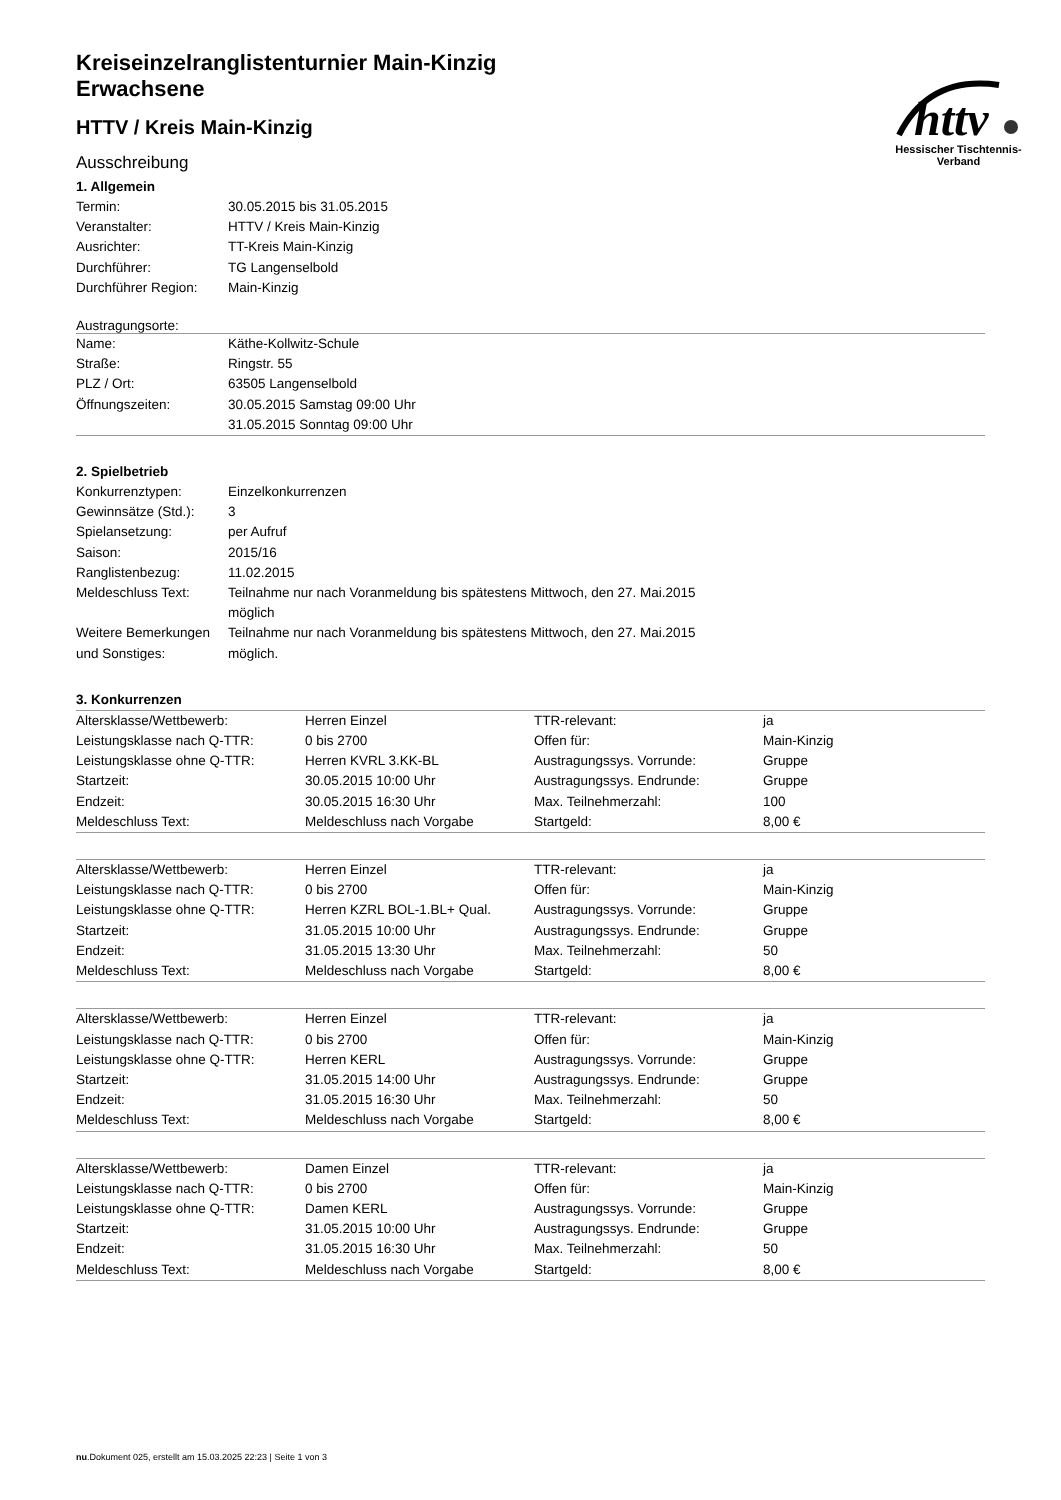httv
Hessischer Tischtennis-Verband
Kreiseinzelranglistenturnier Main-Kinzig
Erwachsene
HTTV / Kreis Main-Kinzig
Ausschreibung
1. Allgemein
| Termin: | 30.05.2015 bis 31.05.2015 |
| Veranstalter: | HTTV / Kreis Main-Kinzig |
| Ausrichter: | TT-Kreis Main-Kinzig |
| Durchführer: | TG Langenselbold |
| Durchführer Region: | Main-Kinzig |
Austragungsorte:
| Name: | Käthe-Kollwitz-Schule |
| Straße: | Ringstr. 55 |
| PLZ / Ort: | 63505 Langenselbold |
| Öffnungszeiten: | 30.05.2015 Samstag 09:00 Uhr 31.05.2015 Sonntag 09:00 Uhr |
2. Spielbetrieb
| Konkurrenztypen: | Einzelkonkurrenzen |
| Gewinnsätze (Std.): | 3 |
| Spielansetzung: | per Aufruf |
| Saison: | 2015/16 |
| Ranglistenbezug: | 11.02.2015 |
| Meldeschluss Text: | Teilnahme nur nach Voranmeldung bis spätestens Mittwoch, den 27. Mai.2015 möglich |
| Weitere Bemerkungen und Sonstiges: | Teilnahme nur nach Voranmeldung bis spätestens Mittwoch, den 27. Mai.2015 möglich. |
3. Konkurrenzen
| Altersklasse/Wettbewerb: | Herren Einzel | TTR-relevant: | ja |
| Leistungsklasse nach Q-TTR: | 0 bis 2700 | Offen für: | Main-Kinzig |
| Leistungsklasse ohne Q-TTR: | Herren KVRL 3.KK-BL | Austragungssys. Vorrunde: | Gruppe |
| Startzeit: | 30.05.2015 10:00 Uhr | Austragungssys. Endrunde: | Gruppe |
| Endzeit: | 30.05.2015 16:30 Uhr | Max. Teilnehmerzahl: | 100 |
| Meldeschluss Text: | Meldeschluss nach Vorgabe | Startgeld: | 8,00 € |
| Altersklasse/Wettbewerb: | Herren Einzel | TTR-relevant: | ja |
| Leistungsklasse nach Q-TTR: | 0 bis 2700 | Offen für: | Main-Kinzig |
| Leistungsklasse ohne Q-TTR: | Herren KZRL BOL-1.BL+ Qual. | Austragungssys. Vorrunde: | Gruppe |
| Startzeit: | 31.05.2015 10:00 Uhr | Austragungssys. Endrunde: | Gruppe |
| Endzeit: | 31.05.2015 13:30 Uhr | Max. Teilnehmerzahl: | 50 |
| Meldeschluss Text: | Meldeschluss nach Vorgabe | Startgeld: | 8,00 € |
| Altersklasse/Wettbewerb: | Herren Einzel | TTR-relevant: | ja |
| Leistungsklasse nach Q-TTR: | 0 bis 2700 | Offen für: | Main-Kinzig |
| Leistungsklasse ohne Q-TTR: | Herren KERL | Austragungssys. Vorrunde: | Gruppe |
| Startzeit: | 31.05.2015 14:00 Uhr | Austragungssys. Endrunde: | Gruppe |
| Endzeit: | 31.05.2015 16:30 Uhr | Max. Teilnehmerzahl: | 50 |
| Meldeschluss Text: | Meldeschluss nach Vorgabe | Startgeld: | 8,00 € |
| Altersklasse/Wettbewerb: | Damen Einzel | TTR-relevant: | ja |
| Leistungsklasse nach Q-TTR: | 0 bis 2700 | Offen für: | Main-Kinzig |
| Leistungsklasse ohne Q-TTR: | Damen KERL | Austragungssys. Vorrunde: | Gruppe |
| Startzeit: | 31.05.2015 10:00 Uhr | Austragungssys. Endrunde: | Gruppe |
| Endzeit: | 31.05.2015 16:30 Uhr | Max. Teilnehmerzahl: | 50 |
| Meldeschluss Text: | Meldeschluss nach Vorgabe | Startgeld: | 8,00 € |
nu.Dokument 025, erstellt am 15.03.2025 22:23 | Seite 1 von 3